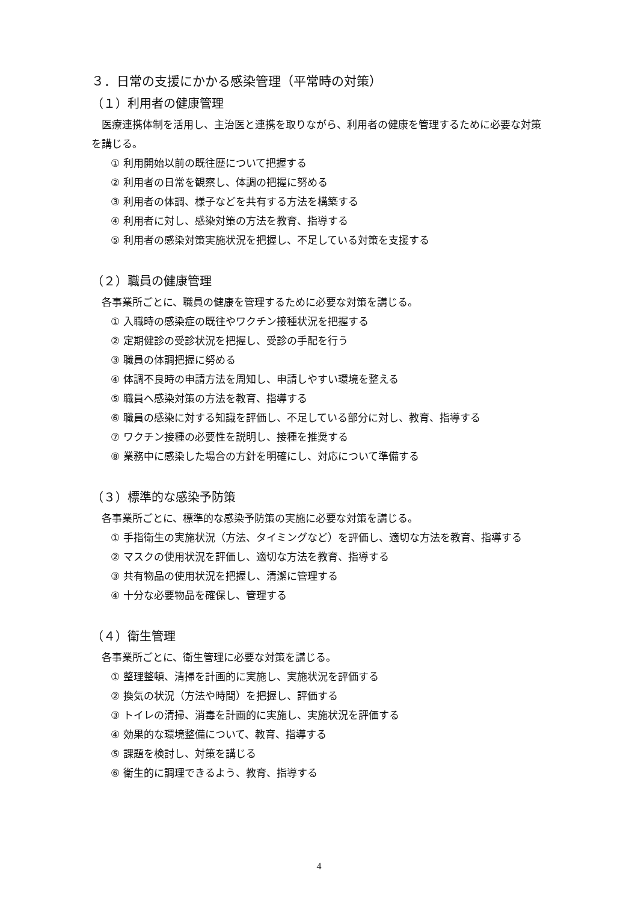３．日常の支援にかかる感染管理（平常時の対策）
（１）利用者の健康管理
医療連携体制を活用し、主治医と連携を取りながら、利用者の健康を管理するために必要な対策を講じる。
① 利用開始以前の既往歴について把握する
② 利用者の日常を観察し、体調の把握に努める
③ 利用者の体調、様子などを共有する方法を構築する
④ 利用者に対し、感染対策の方法を教育、指導する
⑤ 利用者の感染対策実施状況を把握し、不足している対策を支援する
（２）職員の健康管理
各事業所ごとに、職員の健康を管理するために必要な対策を講じる。
① 入職時の感染症の既往やワクチン接種状況を把握する
② 定期健診の受診状況を把握し、受診の手配を行う
③ 職員の体調把握に努める
④ 体調不良時の申請方法を周知し、申請しやすい環境を整える
⑤ 職員へ感染対策の方法を教育、指導する
⑥ 職員の感染に対する知識を評価し、不足している部分に対し、教育、指導する
⑦ ワクチン接種の必要性を説明し、接種を推奨する
⑧ 業務中に感染した場合の方針を明確にし、対応について準備する
（３）標準的な感染予防策
各事業所ごとに、標準的な感染予防策の実施に必要な対策を講じる。
① 手指衛生の実施状況（方法、タイミングなど）を評価し、適切な方法を教育、指導する
② マスクの使用状況を評価し、適切な方法を教育、指導する
③ 共有物品の使用状況を把握し、清潔に管理する
④ 十分な必要物品を確保し、管理する
（４）衛生管理
各事業所ごとに、衛生管理に必要な対策を講じる。
① 整理整頓、清掃を計画的に実施し、実施状況を評価する
② 換気の状況（方法や時間）を把握し、評価する
③ トイレの清掃、消毒を計画的に実施し、実施状況を評価する
④ 効果的な環境整備について、教育、指導する
⑤ 課題を検討し、対策を講じる
⑥ 衛生的に調理できるよう、教育、指導する
4